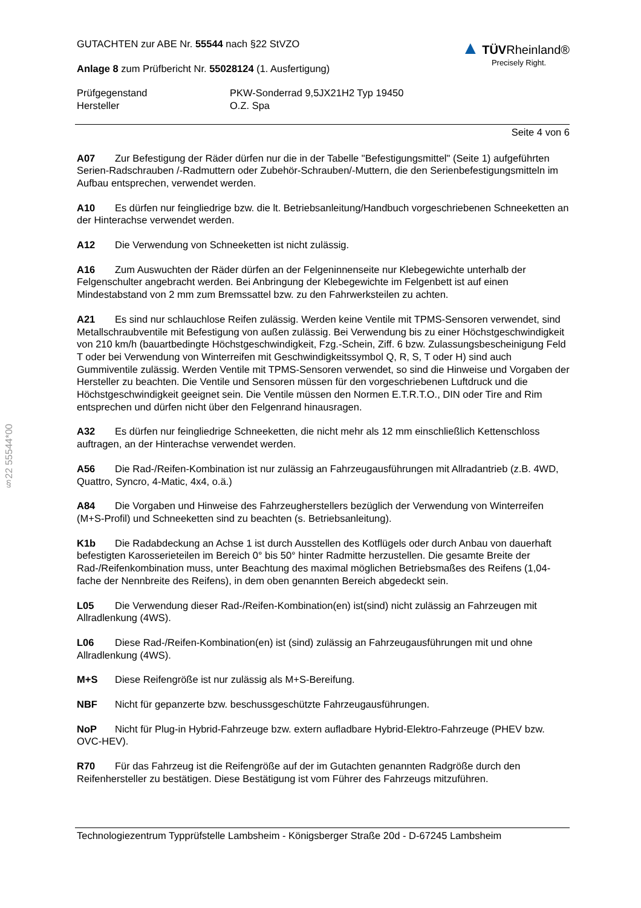§22 55544*00
GUTACHTEN zur ABE Nr. 55544 nach §22 StVZO
Anlage 8 zum Prüfbericht Nr. 55028124 (1. Ausfertigung)
▲ TÜV Rheinland®
Precisely Right.
Prüfgegenstand
Hersteller
PKW-Sonderrad 9,5JX21H2 Typ 19450
O.Z. Spa
Seite 4 von 6
A07 Zur Befestigung der Räder dürfen nur die in der Tabelle "Befestigungsmittel" (Seite 1) aufgeführten Serien-Radschrauben /-Radmuttern oder Zubehör-Schrauben/-Muttern, die den Serienbefestigungsmitteln im Aufbau entsprechen, verwendet werden.
A10 Es dürfen nur feingliedrige bzw. die lt. Betriebsanleitung/Handbuch vorgeschriebenen Schneeketten an der Hinterachse verwendet werden.
A12 Die Verwendung von Schneeketten ist nicht zulässig.
A16 Zum Auswuchten der Räder dürfen an der Felgeninnenseite nur Klebegewichte unterhalb der Felgenschulter angebracht werden. Bei Anbringung der Klebegewichte im Felgenbett ist auf einen Mindestabstand von 2 mm zum Bremssattel bzw. zu den Fahrwerksteilen zu achten.
A21 Es sind nur schlauchlose Reifen zulässig. Werden keine Ventile mit TPMS-Sensoren verwendet, sind Metallschraubventile mit Befestigung von außen zulässig. Bei Verwendung bis zu einer Höchstgeschwindigkeit von 210 km/h (bauartbedingte Höchstgeschwindigkeit, Fzg.-Schein, Ziff. 6 bzw. Zulassungsbescheinigung Feld T oder bei Verwendung von Winterreifen mit Geschwindigkeitssymbol Q, R, S, T oder H) sind auch Gummiventile zulässig. Werden Ventile mit TPMS-Sensoren verwendet, so sind die Hinweise und Vorgaben der Hersteller zu beachten. Die Ventile und Sensoren müssen für den vorgeschriebenen Luftdruck und die Höchstgeschwindigkeit geeignet sein. Die Ventile müssen den Normen E.T.R.T.O., DIN oder Tire and Rim entsprechen und dürfen nicht über den Felgenrand hinausragen.
A32 Es dürfen nur feingliedrige Schneeketten, die nicht mehr als 12 mm einschließlich Kettenschloss auftragen, an der Hinterachse verwendet werden.
A56 Die Rad-/Reifen-Kombination ist nur zulässig an Fahrzeugausführungen mit Allradantrieb (z.B. 4WD, Quattro, Syncro, 4-Matic, 4x4, o.ä.)
A84 Die Vorgaben und Hinweise des Fahrzeugherstellers bezüglich der Verwendung von Winterreifen (M+S-Profil) und Schneeketten sind zu beachten (s. Betriebsanleitung).
K1b Die Radabdeckung an Achse 1 ist durch Ausstellen des Kotflügels oder durch Anbau von dauerhaft befestigten Karosserieteilen im Bereich 0° bis 50° hinter Radmitte herzustellen. Die gesamte Breite der Rad-/Reifenkombination muss, unter Beachtung des maximal möglichen Betriebsmaßes des Reifens (1,04-fache der Nennbreite des Reifens), in dem oben genannten Bereich abgedeckt sein.
L05 Die Verwendung dieser Rad-/Reifen-Kombination(en) ist(sind) nicht zulässig an Fahrzeugen mit Allradlenkung (4WS).
L06 Diese Rad-/Reifen-Kombination(en) ist (sind) zulässig an Fahrzeugausführungen mit und ohne Allradlenkung (4WS).
M+S Diese Reifengröße ist nur zulässig als M+S-Bereifung.
NBF Nicht für gepanzerte bzw. beschussgeschützte Fahrzeugausführungen.
NoP Nicht für Plug-in Hybrid-Fahrzeuge bzw. extern aufladbare Hybrid-Elektro-Fahrzeuge (PHEV bzw. OVC-HEV).
R70 Für das Fahrzeug ist die Reifengröße auf der im Gutachten genannten Radgröße durch den Reifenhersteller zu bestätigen. Diese Bestätigung ist vom Führer des Fahrzeugs mitzuführen.
Technologiezentrum Typprüfstelle Lambsheim - Königsberger Straße 20d - D-67245 Lambsheim